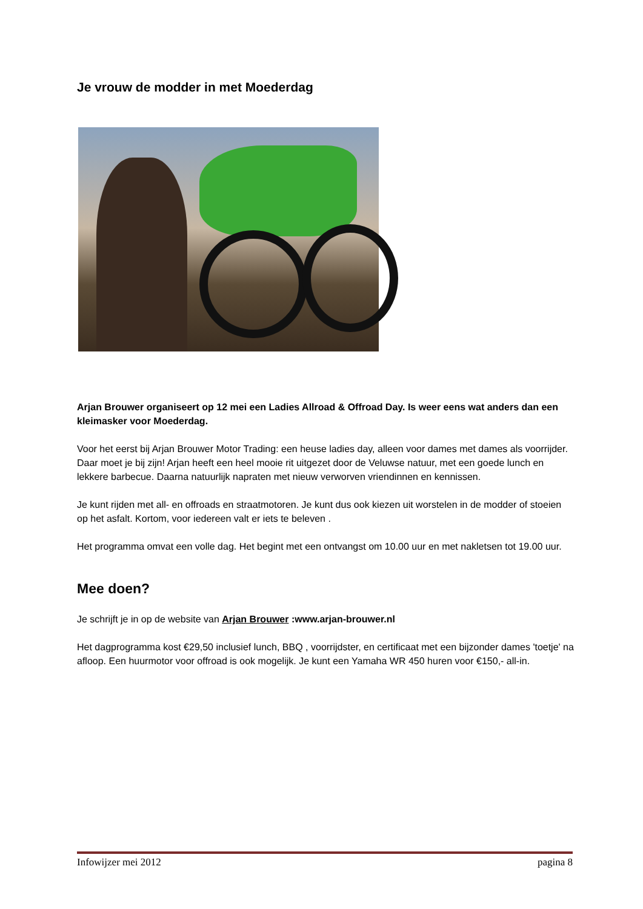Je vrouw de modder in met Moederdag
Arjan Brouwer organiseert op 12 mei een Ladies Allroad & Offroad Day. Is weer eens wat anders dan een kleimasker voor Moederdag.
Voor het eerst bij Arjan Brouwer Motor Trading: een heuse ladies day, alleen voor dames met dames als voorrijder. Daar moet je bij zijn! Arjan heeft een heel mooie rit uitgezet door de Veluwse natuur, met een goede lunch en lekkere barbecue. Daarna natuurlijk napraten met nieuw verworven vriendinnen en kennissen.
Je kunt rijden met all- en offroads en straatmotoren. Je kunt dus ook kiezen uit worstelen in de modder of stoeien op het asfalt. Kortom, voor iedereen valt er iets te beleven .
Het programma omvat een volle dag. Het begint met een ontvangst om 10.00 uur en met nakletsen tot 19.00 uur.
Mee doen?
Je schrijft je in op de website van Arjan Brouwer :www.arjan-brouwer.nl
Het dagprogramma kost €29,50 inclusief lunch, BBQ , voorrijdster, en certificaat met een bijzonder dames 'toetje' na afloop. Een huurmotor voor offroad is ook mogelijk. Je kunt een Yamaha WR 450 huren voor €150,- all-in.
Infowijzer mei 2012 pagina 8